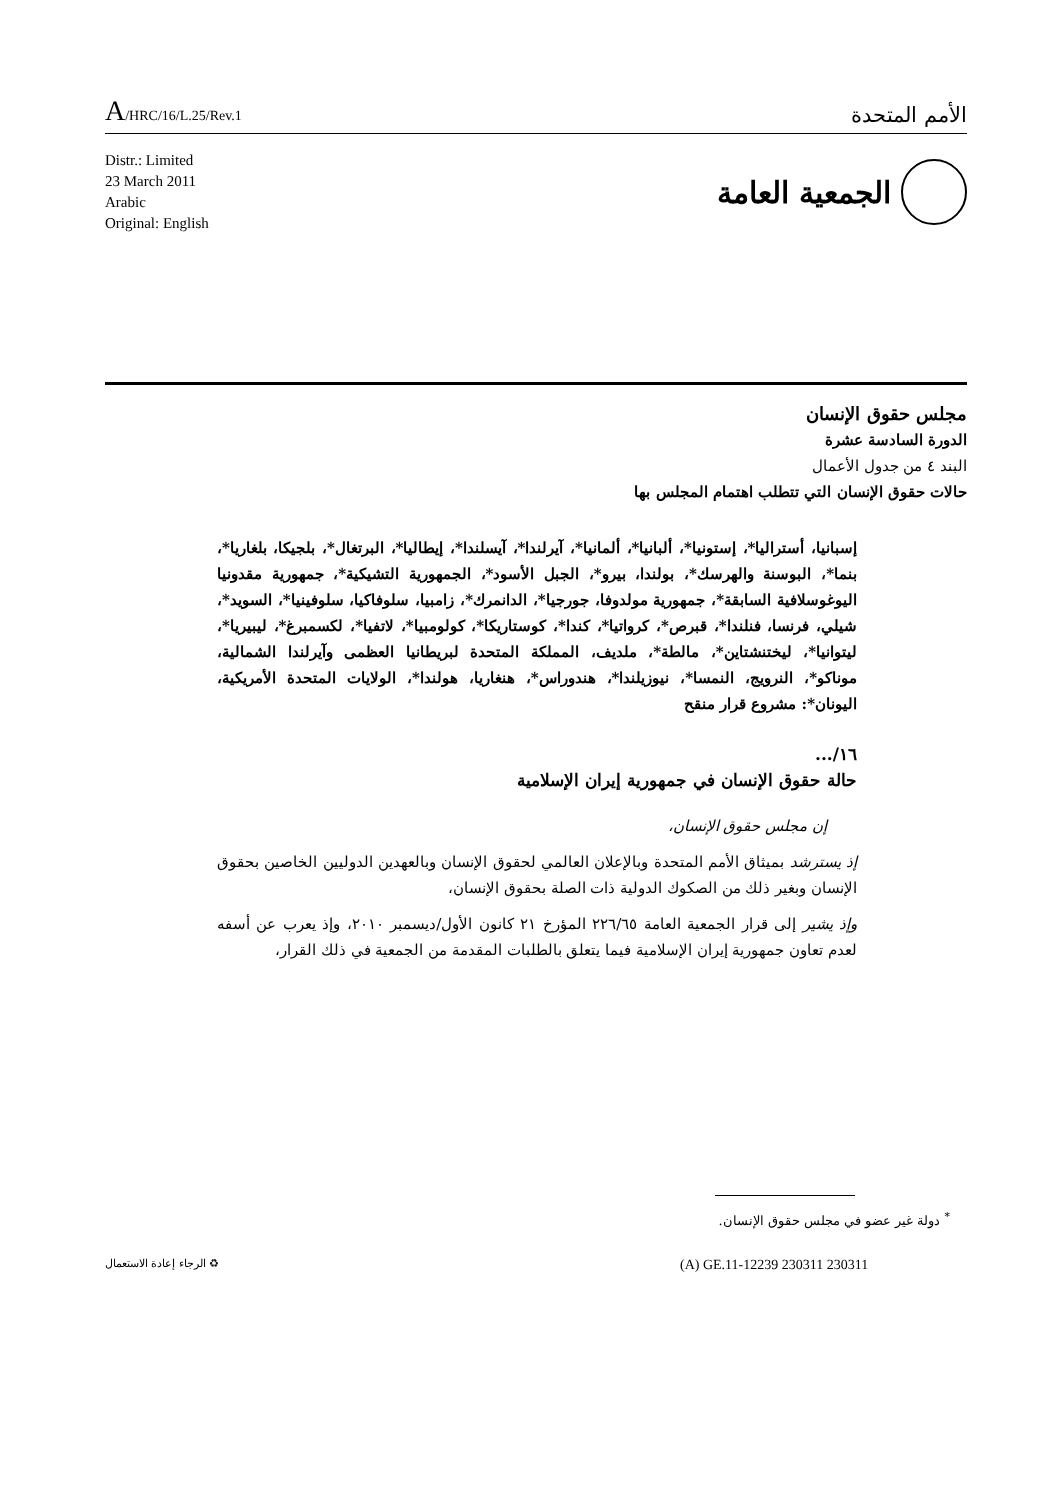A/HRC/16/L.25/Rev.1
الأمم المتحدة
Distr.: Limited
23 March 2011
Arabic
Original: English
الجمعية العامة
مجلس حقوق الإنسان
الدورة السادسة عشرة
البند ٤ من جدول الأعمال
حالات حقوق الإنسان التي تتطلب اهتمام المجلس بها
إسبانيا، أستراليا*، إستونيا*، ألبانيا*، ألمانيا*، آيرلندا*، آيسلندا*، إيطاليا*، البرتغال*، بلجيكا، بلغاريا*، بنما*، البوسنة والهرسك*، بولندا، بيرو*، الجبل الأسود*، الجمهورية التشيكية*، جمهورية مقدونيا اليوغوسلافية السابقة*، جمهورية مولدوفا، جورجيا*، الدانمرك*، زامبيا، سلوفاكيا، سلوفينيا*، السويد*، شيلي، فرنسا، فنلندا*، قبرص*، كرواتيا*، كندا*، كوستاريكا*، كولومبيا*، لاتفيا*، لكسمبرغ*، ليبيريا*، ليتوانيا*، ليختنشتاين*، مالطة*، ملديف، المملكة المتحدة لبريطانيا العظمى وآيرلندا الشمالية، موناكو*، النرويج، النمسا*، نيوزيلندا*، هندوراس*، هنغاريا، هولندا*، الولايات المتحدة الأمريكية، اليونان*: مشروع قرار منقح
١٦/...
حالة حقوق الإنسان في جمهورية إيران الإسلامية
إن مجلس حقوق الإنسان،
إذ يسترشد بميثاق الأمم المتحدة وبالإعلان العالمي لحقوق الإنسان وبالعهدين الدوليين الخاصين بحقوق الإنسان وبغير ذلك من الصكوك الدولية ذات الصلة بحقوق الإنسان،
وإذ يشير إلى قرار الجمعية العامة ٢٢٦/٦٥ المؤرخ ٢١ كانون الأول/ديسمبر ٢٠١٠، وإذ يعرب عن أسفه لعدم تعاون جمهورية إيران الإسلامية فيما يتعلق بالطلبات المقدمة من الجمعية في ذلك القرار،
<sup>*</sup> دولة غير عضو في مجلس حقوق الإنسان.
(A) GE.11-12239 230311 230311
♻ الرجاء إعادة الاستعمال